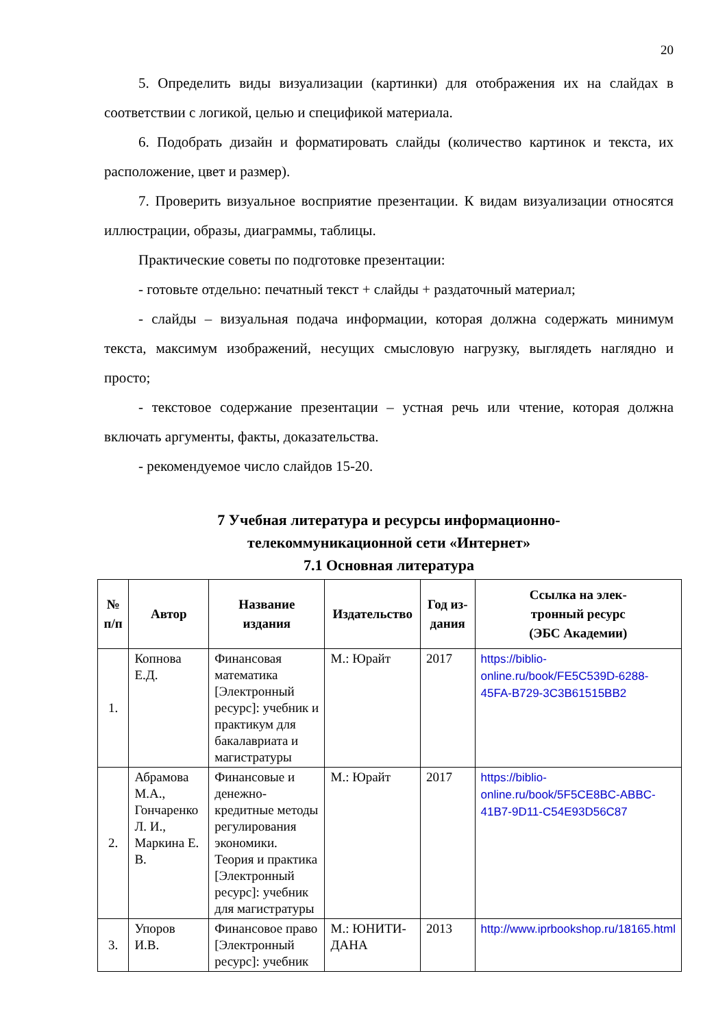20
5. Определить виды визуализации (картинки) для отображения их на слайдах в соответствии с логикой, целью и спецификой материала.
6. Подобрать дизайн и форматировать слайды (количество картинок и текста, их расположение, цвет и размер).
7. Проверить визуальное восприятие презентации. К видам визуализации относятся иллюстрации, образы, диаграммы, таблицы.
Практические советы по подготовке презентации:
- готовьте отдельно: печатный текст + слайды + раздаточный материал;
- слайды – визуальная подача информации, которая должна содержать минимум текста, максимум изображений, несущих смысловую нагрузку, выглядеть наглядно и просто;
- текстовое содержание презентации – устная речь или чтение, которая должна включать аргументы, факты, доказательства.
- рекомендуемое число слайдов 15-20.
7 Учебная литература и ресурсы информационно-
телекоммуникационной сети «Интернет»
7.1 Основная литература
| № п/п | Автор | Название издания | Издательство | Год из- дания | Ссылка на элек- тронный ресурс (ЭБС Академии) |
| --- | --- | --- | --- | --- | --- |
| 1. | Копнова Е.Д. | Финансовая математика [Электронный ресурс]: учебник и практикум для бакалавриата и магистратуры | М.: Юрайт | 2017 | https://biblio-online.ru/book/FE5C539D-6288-45FA-B729-3C3B61515BB2 |
| 2. | Абрамова М.А., Гончаренко Л. И., Маркина Е. В. | Финансовые и денежно-кредитные методы регулирования экономики. Теория и практика [Электронный ресурс]: учебник для магистратуры | М.: Юрайт | 2017 | https://biblio-online.ru/book/5F5CE8BC-ABBC-41B7-9D11-C54E93D56C87 |
| 3. | Упоров И.В. | Финансовое право [Электронный ресурс]: учебник | М.: ЮНИТИ-ДАНА | 2013 | http://www.iprbookshop.ru/18165.html |